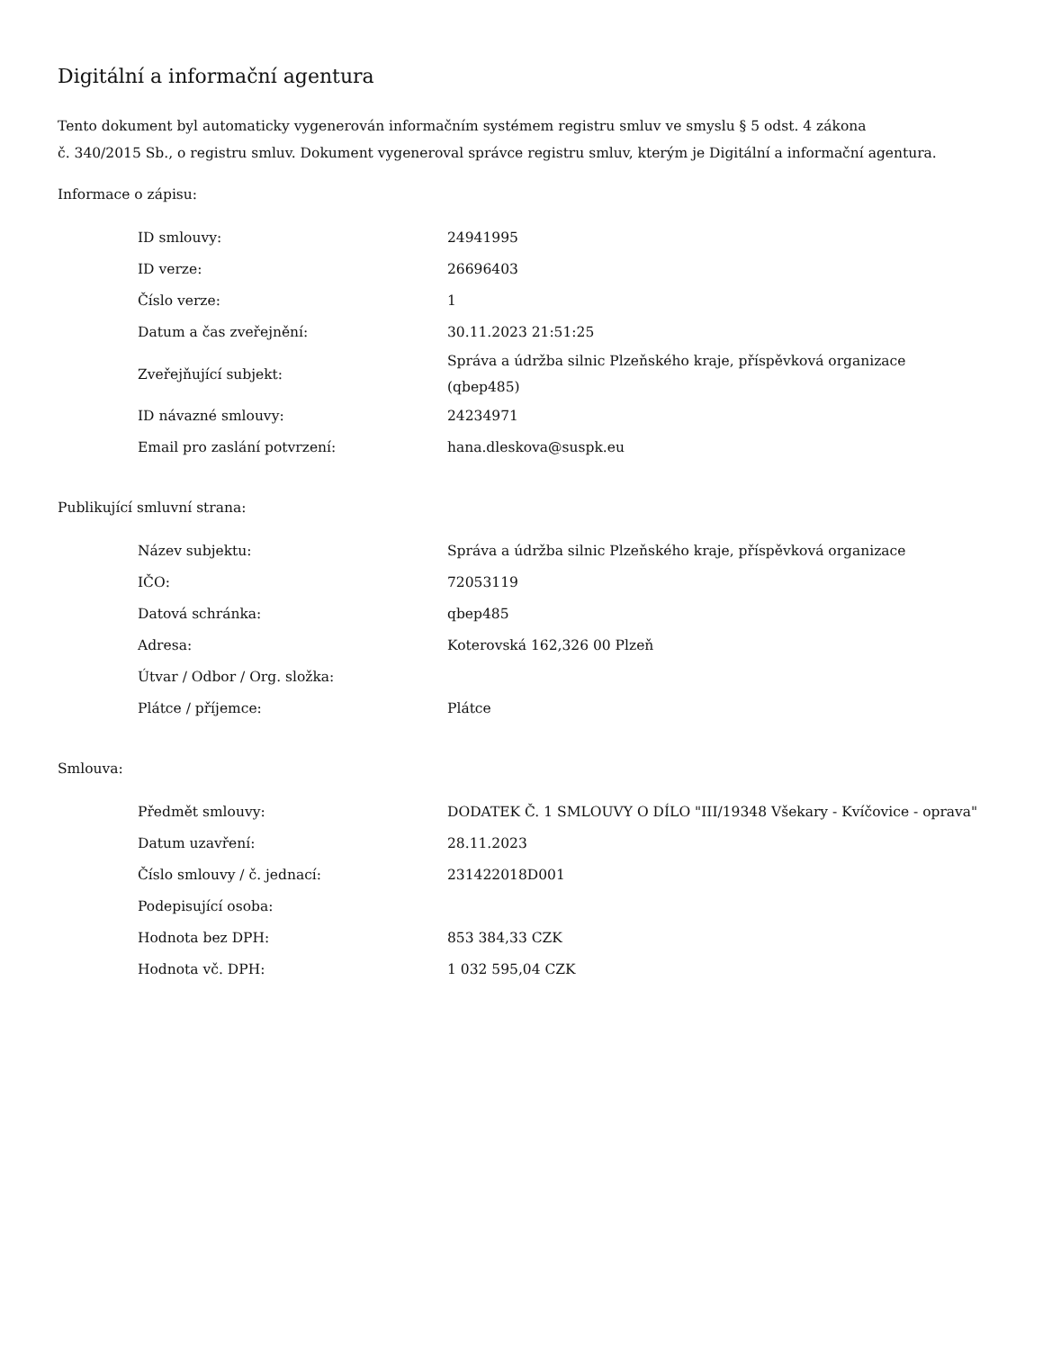Digitální a informační agentura
Tento dokument byl automaticky vygenerován informačním systémem registru smluv ve smyslu § 5 odst. 4 zákona
č. 340/2015 Sb., o registru smluv. Dokument vygeneroval správce registru smluv, kterým je Digitální a informační agentura.
Informace o zápisu:
| ID smlouvy: | 24941995 |
| ID verze: | 26696403 |
| Číslo verze: | 1 |
| Datum a čas zveřejnění: | 30.11.2023 21:51:25 |
| Zveřejňující subjekt: | Správa a údržba silnic Plzeňského kraje, příspěvková organizace (qbep485) |
| ID návazné smlouvy: | 24234971 |
| Email pro zaslání potvrzení: | hana.dleskova@suspk.eu |
Publikující smluvní strana:
| Název subjektu: | Správa a údržba silnic Plzeňského kraje, příspěvková organizace |
| IČO: | 72053119 |
| Datová schránka: | qbep485 |
| Adresa: | Koterovská 162,326 00 Plzeň |
| Útvar / Odbor / Org. složka: | |
| Plátce / příjemce: | Plátce |
Smlouva:
| Předmět smlouvy: | DODATEK Č. 1 SMLOUVY O DÍLO "III/19348 Všekary - Kvíčovice - oprava" |
| Datum uzavření: | 28.11.2023 |
| Číslo smlouvy / č. jednací: | 231422018D001 |
| Podepisující osoba: | |
| Hodnota bez DPH: | 853 384,33 CZK |
| Hodnota vč. DPH: | 1 032 595,04 CZK |